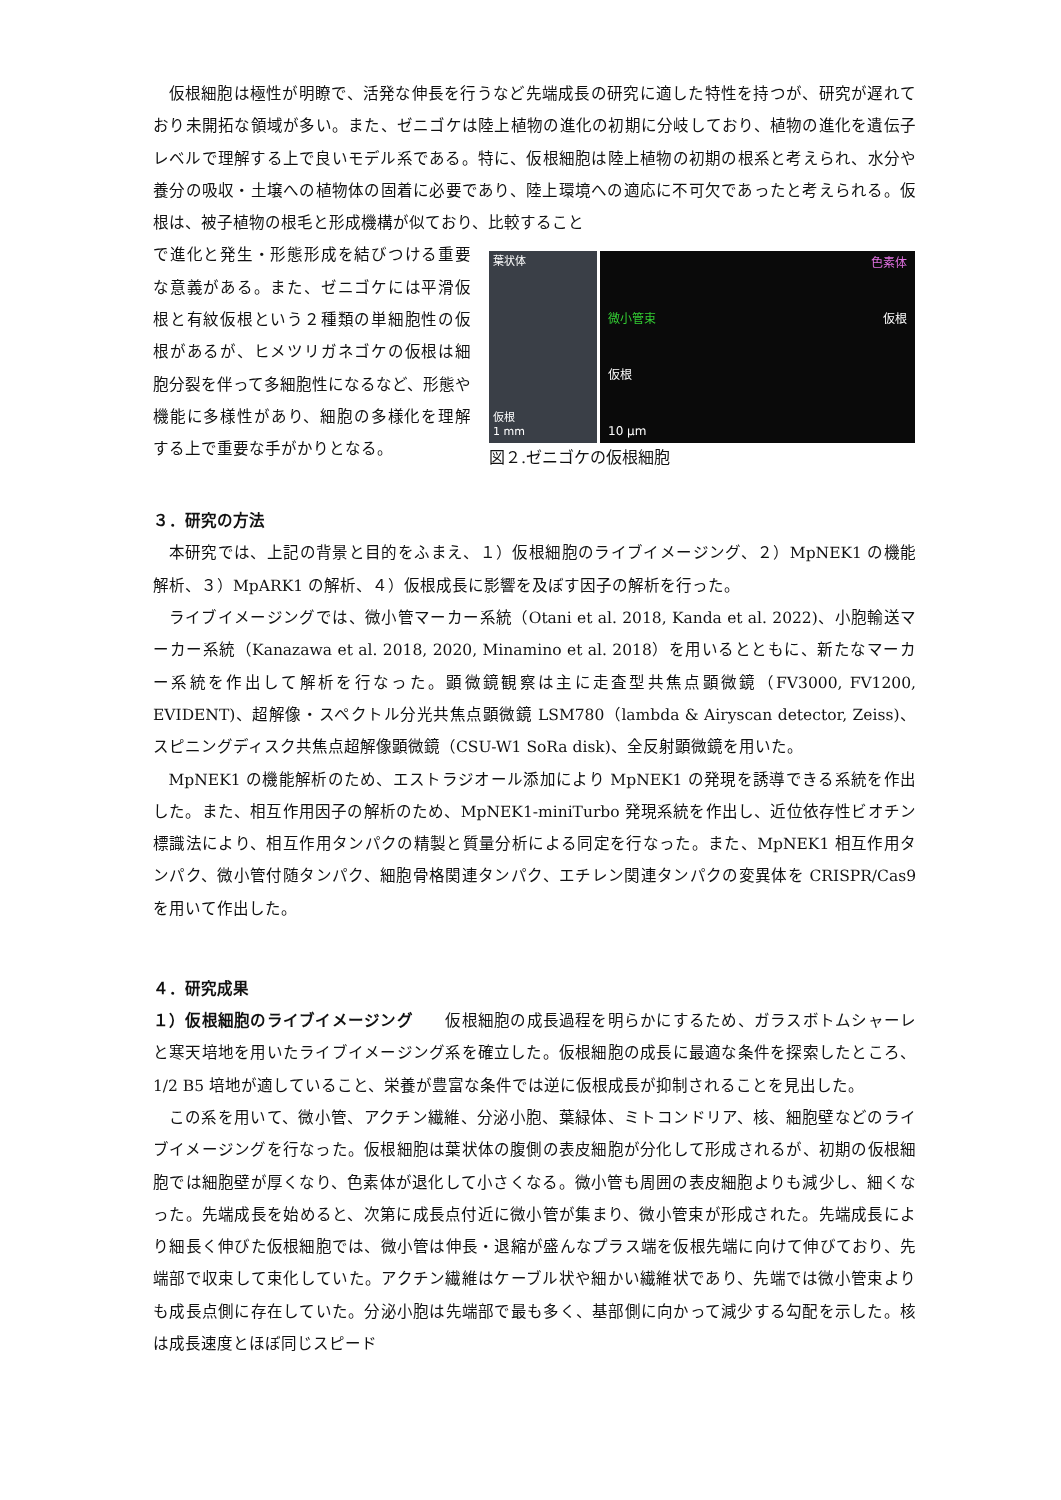仮根細胞は極性が明瞭で、活発な伸長を行うなど先端成長の研究に適した特性を持つが、研究が遅れており未開拓な領域が多い。また、ゼニゴケは陸上植物の進化の初期に分岐しており、植物の進化を遺伝子レベルで理解する上で良いモデル系である。特に、仮根細胞は陸上植物の初期の根系と考えられ、水分や養分の吸収・土壌への植物体の固着に必要であり、陸上環境への適応に不可欠であったと考えられる。仮根は、被子植物の根毛と形成機構が似ており、比較すること
で進化と発生・形態形成を結びつける重要な意義がある。また、ゼニゴケには平滑仮根と有紋仮根という２種類の単細胞性の仮根があるが、ヒメツリガネゴケの仮根は細胞分裂を伴って多細胞性になるなど、形態や機能に多様性があり、細胞の多様化を理解する上で重要な手がかりとなる。
葉状体
仮根
1 mm
色素体
微小管束 仮根
仮根
10 µm
図２.ゼニゴケの仮根細胞
３．研究の方法
本研究では、上記の背景と目的をふまえ、１）仮根細胞のライブイメージング、２）MpNEK1 の機能解析、３）MpARK1 の解析、４）仮根成長に影響を及ぼす因子の解析を行った。
ライブイメージングでは、微小管マーカー系統（Otani et al. 2018, Kanda et al. 2022)、小胞輸送マーカー系統（Kanazawa et al. 2018, 2020, Minamino et al. 2018）を用いるとともに、新たなマーカー系統を作出して解析を行なった。顕微鏡観察は主に走査型共焦点顕微鏡（FV3000, FV1200, EVIDENT)、超解像・スペクトル分光共焦点顕微鏡 LSM780（lambda & Airyscan detector, Zeiss)、スピニングディスク共焦点超解像顕微鏡（CSU-W1 SoRa disk)、全反射顕微鏡を用いた。
MpNEK1 の機能解析のため、エストラジオール添加により MpNEK1 の発現を誘導できる系統を作出した。また、相互作用因子の解析のため、MpNEK1-miniTurbo 発現系統を作出し、近位依存性ビオチン標識法により、相互作用タンパクの精製と質量分析による同定を行なった。また、MpNEK1 相互作用タンパク、微小管付随タンパク、細胞骨格関連タンパク、エチレン関連タンパクの変異体を CRISPR/Cas9 を用いて作出した。
４．研究成果
１）仮根細胞のライブイメージング　　仮根細胞の成長過程を明らかにするため、ガラスボトムシャーレと寒天培地を用いたライブイメージング系を確立した。仮根細胞の成長に最適な条件を探索したところ、1/2 B5 培地が適していること、栄養が豊富な条件では逆に仮根成長が抑制されることを見出した。
この系を用いて、微小管、アクチン繊維、分泌小胞、葉緑体、ミトコンドリア、核、細胞壁などのライブイメージングを行なった。仮根細胞は葉状体の腹側の表皮細胞が分化して形成されるが、初期の仮根細胞では細胞壁が厚くなり、色素体が退化して小さくなる。微小管も周囲の表皮細胞よりも減少し、細くなった。先端成長を始めると、次第に成長点付近に微小管が集まり、微小管束が形成された。先端成長により細長く伸びた仮根細胞では、微小管は伸長・退縮が盛んなプラス端を仮根先端に向けて伸びており、先端部で収束して束化していた。アクチン繊維はケーブル状や細かい繊維状であり、先端では微小管束よりも成長点側に存在していた。分泌小胞は先端部で最も多く、基部側に向かって減少する勾配を示した。核は成長速度とほぼ同じスピード